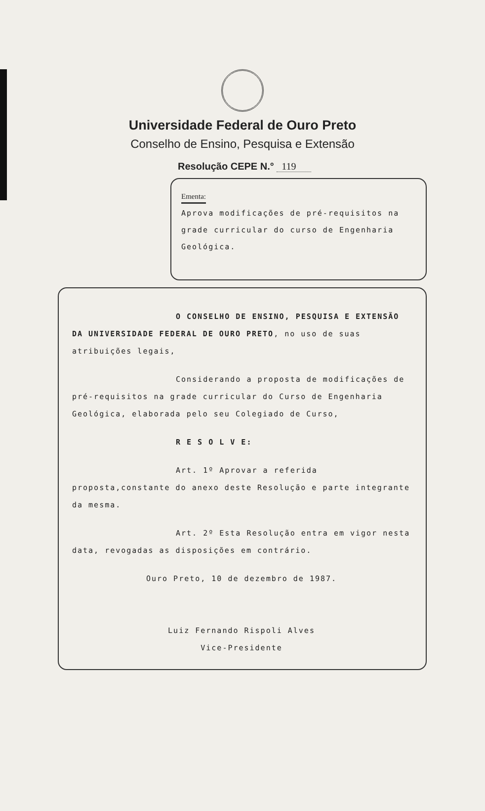Universidade Federal de Ouro Preto
Conselho de Ensino, Pesquisa e Extensão
Resolução CEPE N.° 119
Ementa:
Aprova modificações de pré-requisitos na grade curricular do curso de Engenharia Geológica.
O CONSELHO DE ENSINO, PESQUISA E EXTENSÃO DA UNIVERSIDADE FEDERAL DE OURO PRETO, no uso de suas atribuições legais,
Considerando a proposta de modificações de pré-requisitos na grade curricular do Curso de Engenharia Geológica, elaborada pelo seu Colegiado de Curso,
R E S O L V E:
Art. 1º Aprovar a referida proposta,constante do anexo deste Resolução e parte integrante da mesma.
Art. 2º Esta Resolução entra em vigor nesta data, revogadas as disposições em contrário.
Ouro Preto, 10 de dezembro de 1987.
Luiz Fernando Rispoli Alves
Vice-Presidente